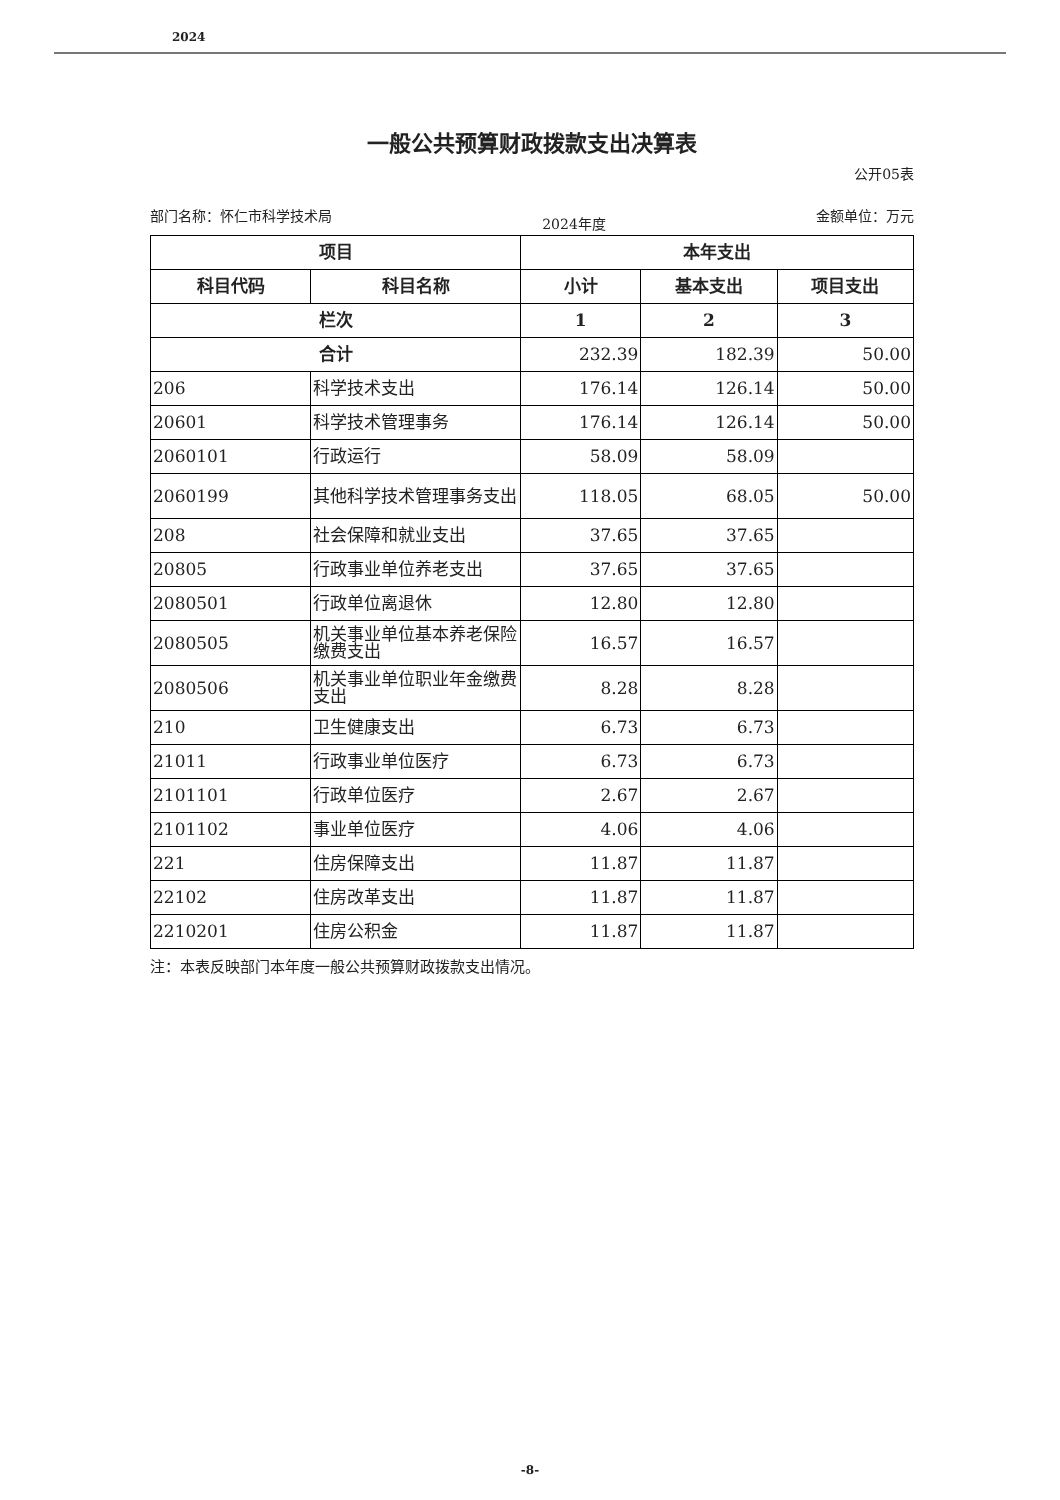2024
一般公共预算财政拨款支出决算表
公开05表
部门名称：怀仁市科学技术局 2024年度 金额单位：万元
| 项目 | | 本年支出 | | |
| --- | --- | --- | --- | --- |
| 科目代码 | 科目名称 | 小计 | 基本支出 | 项目支出 |
| 栏次 | | 1 | 2 | 3 |
| 合计 | | 232.39 | 182.39 | 50.00 |
| 206 | 科学技术支出 | 176.14 | 126.14 | 50.00 |
| 20601 | 科学技术管理事务 | 176.14 | 126.14 | 50.00 |
| 2060101 | 行政运行 | 58.09 | 58.09 | |
| 2060199 | 其他科学技术管理事务支出 | 118.05 | 68.05 | 50.00 |
| 208 | 社会保障和就业支出 | 37.65 | 37.65 | |
| 20805 | 行政事业单位养老支出 | 37.65 | 37.65 | |
| 2080501 | 行政单位离退休 | 12.80 | 12.80 | |
| 2080505 | 机关事业单位基本养老保险缴费支出 | 16.57 | 16.57 | |
| 2080506 | 机关事业单位职业年金缴费支出 | 8.28 | 8.28 | |
| 210 | 卫生健康支出 | 6.73 | 6.73 | |
| 21011 | 行政事业单位医疗 | 6.73 | 6.73 | |
| 2101101 | 行政单位医疗 | 2.67 | 2.67 | |
| 2101102 | 事业单位医疗 | 4.06 | 4.06 | |
| 221 | 住房保障支出 | 11.87 | 11.87 | |
| 22102 | 住房改革支出 | 11.87 | 11.87 | |
| 2210201 | 住房公积金 | 11.87 | 11.87 | |
注：本表反映部门本年度一般公共预算财政拨款支出情况。
-8-